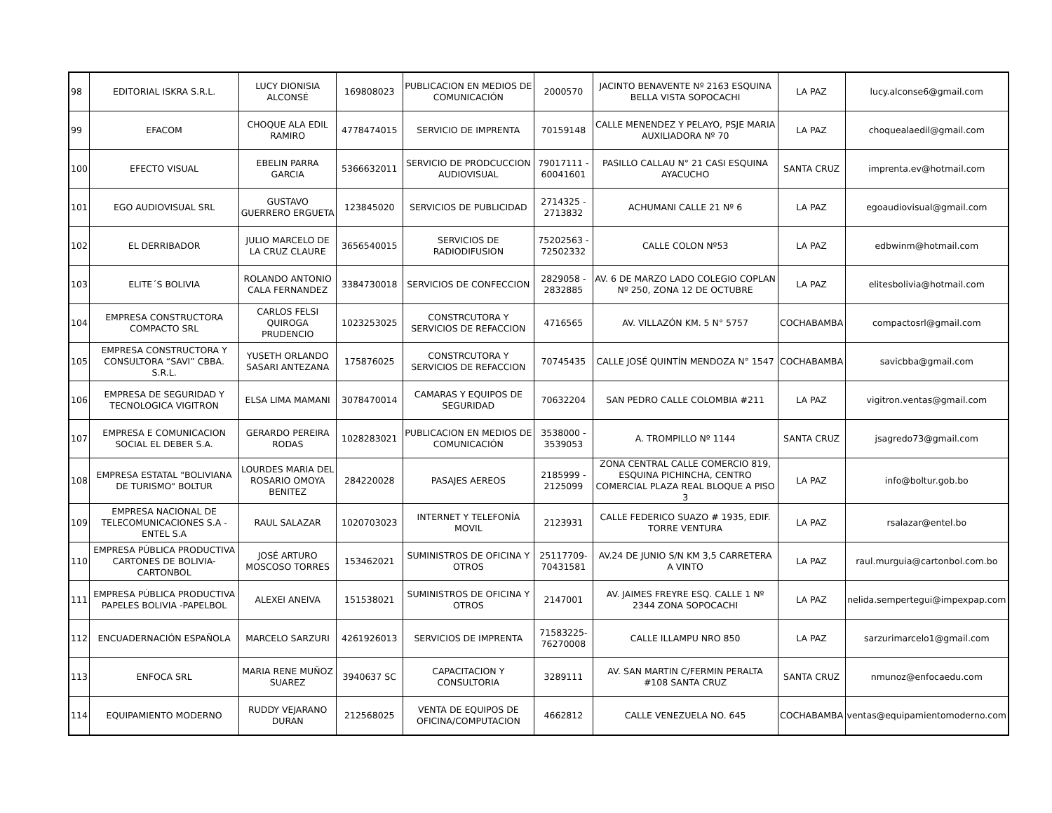| 98 | EDITORIAL ISKRA S.R.L. | LUCY DIONISIA ALCONSÉ | 169808023 | PUBLICACION EN MEDIOS DE COMUNICACIÓN | 2000570 | JACINTO BENAVENTE Nº 2163 ESQUINA BELLA VISTA SOPOCACHI | LA PAZ | lucy.alconse6@gmail.com |
| 99 | EFACOM | CHOQUE ALA EDIL RAMIRO | 4778474015 | SERVICIO DE IMPRENTA | 70159148 | CALLE MENENDEZ Y PELAYO, PSJE MARIA AUXILIADORA Nº 70 | LA PAZ | choquealaedil@gmail.com |
| 100 | EFECTO VISUAL | EBELIN PARRA GARCIA | 5366632011 | SERVICIO DE PRODCUCCION AUDIOVISUAL | 79017111 - 60041601 | PASILLO CALLAU N° 21 CASI ESQUINA AYACUCHO | SANTA CRUZ | imprenta.ev@hotmail.com |
| 101 | EGO AUDIOVISUAL SRL | GUSTAVO GUERRERO ERGUETA | 123845020 | SERVICIOS DE PUBLICIDAD | 2714325 - 2713832 | ACHUMANI CALLE 21 Nº 6 | LA PAZ | egoaudiovisual@gmail.com |
| 102 | EL DERRIBADOR | JULIO MARCELO DE LA CRUZ CLAURE | 3656540015 | SERVICIOS DE RADIODIFUSION | 75202563 - 72502332 | CALLE COLON Nº53 | LA PAZ | edbwinm@hotmail.com |
| 103 | ELITE´S BOLIVIA | ROLANDO ANTONIO CALA FERNANDEZ | 3384730018 | SERVICIOS DE CONFECCION | 2829058 - 2832885 | AV. 6 DE MARZO LADO COLEGIO COPLAN Nº 250, ZONA 12 DE OCTUBRE | LA PAZ | elitesbolivia@hotmail.com |
| 104 | EMPRESA CONSTRUCTORA COMPACTO SRL | CARLOS FELSI QUIROGA PRUDENCIO | 1023253025 | CONSTRCUTORA Y SERVICIOS DE REFACCION | 4716565 | AV. VILLAZÓN KM. 5 N° 5757 | COCHABAMBA | compactosrl@gmail.com |
| 105 | EMPRESA CONSTRUCTORA Y CONSULTORA “SAVI” CBBA. S.R.L. | YUSETH ORLANDO SASARI ANTEZANA | 175876025 | CONSTRCUTORA Y SERVICIOS DE REFACCION | 70745435 | CALLE JOSÉ QUINTÍN MENDOZA N° 1547 | COCHABAMBA | savicbba@gmail.com |
| 106 | EMPRESA DE SEGURIDAD Y TECNOLOGICA VIGITRON | ELSA LIMA MAMANI | 3078470014 | CAMARAS Y EQUIPOS DE SEGURIDAD | 70632204 | SAN PEDRO CALLE COLOMBIA #211 | LA PAZ | vigitron.ventas@gmail.com |
| 107 | EMPRESA E COMUNICACION SOCIAL EL DEBER S.A. | GERARDO PEREIRA RODAS | 1028283021 | PUBLICACION EN MEDIOS DE COMUNICACIÓN | 3538000 - 3539053 | A. TROMPILLO Nº 1144 | SANTA CRUZ | jsagredo73@gmail.com |
| 108 | EMPRESA ESTATAL "BOLIVIANA DE TURISMO" BOLTUR | LOURDES MARIA DEL ROSARIO OMOYA BENITEZ | 284220028 | PASAJES AEREOS | 2185999 - 2125099 | ZONA CENTRAL CALLE COMERCIO 819, ESQUINA PICHINCHA, CENTRO COMERCIAL PLAZA REAL BLOQUE A PISO 3 | LA PAZ | info@boltur.gob.bo |
| 109 | EMPRESA NACIONAL DE TELECOMUNICACIONES S.A - ENTEL S.A | RAUL SALAZAR | 1020703023 | INTERNET Y TELEFONÍA MOVIL | 2123931 | CALLE FEDERICO SUAZO # 1935, EDIF. TORRE VENTURA | LA PAZ | rsalazar@entel.bo |
| 110 | EMPRESA PÚBLICA PRODUCTIVA CARTONES DE BOLIVIA-CARTONBOL | JOSÉ ARTURO MOSCOSO TORRES | 153462021 | SUMINISTROS DE OFICINA Y OTROS | 25117709-70431581 | AV.24 DE JUNIO S/N KM 3,5 CARRETERA A VINTO | LA PAZ | raul.murguia@cartonbol.com.bo |
| 111 | EMPRESA PÚBLICA PRODUCTIVA PAPELES BOLIVIA -PAPELBOL | ALEXEI ANEIVA | 151538021 | SUMINISTROS DE OFICINA Y OTROS | 2147001 | AV. JAIMES FREYRE ESQ. CALLE 1 Nº 2344 ZONA SOPOCACHI | LA PAZ | nelida.sempertegui@impexpap.com |
| 112 | ENCUADERNACIÓN ESPAÑOLA | MARCELO SARZURI | 4261926013 | SERVICIOS DE IMPRENTA | 71583225-76270008 | CALLE ILLAMPU NRO 850 | LA PAZ | sarzurimarcelo1@gmail.com |
| 113 | ENFOCA SRL | MARIA RENE MUÑOZ SUAREZ | 3940637 SC | CAPACITACION Y CONSULTORIA | 3289111 | AV. SAN MARTIN C/FERMIN PERALTA #108 SANTA CRUZ | SANTA CRUZ | nmunoz@enfocaedu.com |
| 114 | EQUIPAMIENTO MODERNO | RUDDY VEJARANO DURAN | 212568025 | VENTA DE EQUIPOS DE OFICINA/COMPUTACION | 4662812 | CALLE VENEZUELA NO. 645 | COCHABAMBA | ventas@equipamientomoderno.com |